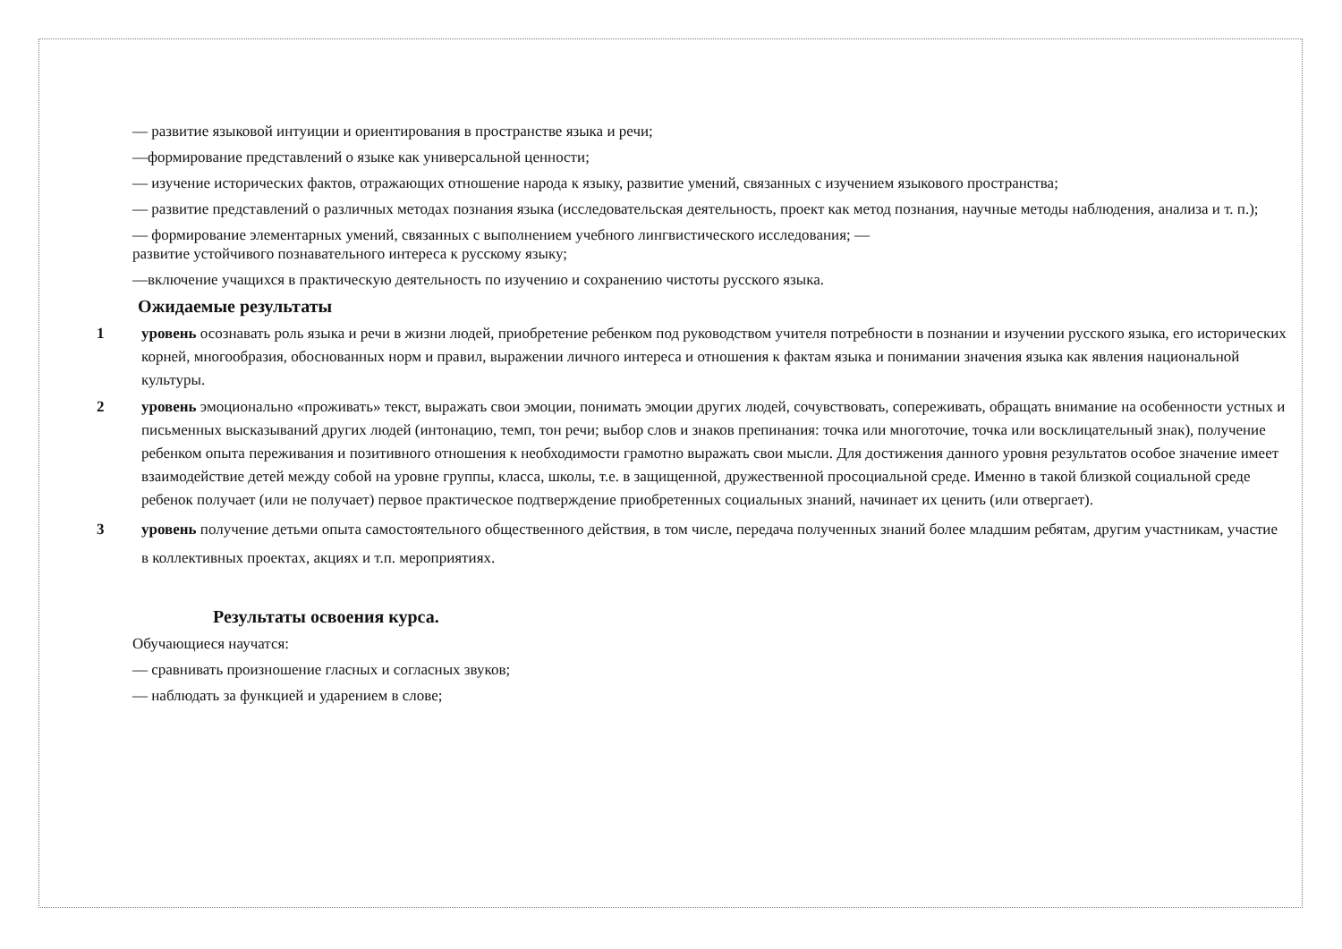— развитие языковой интуиции и ориентирования в пространстве языка и речи;
—формирование представлений о языке как универсальной ценности;
— изучение исторических фактов, отражающих отношение народа к языку, развитие умений, связанных с изучением языкового пространства;
— развитие представлений о различных методах познания языка (исследовательская деятельность, проект как метод познания, научные методы наблюдения, анализа и т. п.);
— формирование элементарных умений, связанных с выполнением учебного лингвистического исследования; —
развитие устойчивого познавательного интереса к русскому языку;
—включение учащихся в практическую деятельность по изучению и сохранению чистоты русского языка.
Ожидаемые результаты
1 уровень осознавать роль языка и речи в жизни людей, приобретение ребенком под руководством учителя потребности в познании и изучении русского языка, его исторических корней, многообразия, обоснованных норм и правил, выражении личного интереса и отношения к фактам языка и понимании значения языка как явления национальной культуры.
2 уровень эмоционально «проживать» текст, выражать свои эмоции, понимать эмоции других людей, сочувствовать, сопереживать, обращать внимание на особенности устных и письменных высказываний других людей (интонацию, темп, тон речи; выбор слов и знаков препинания: точка или многоточие, точка или восклицательный знак), получение ребенком опыта переживания и позитивного отношения к необходимости грамотно выражать свои мысли. Для достижения данного уровня результатов особое значение имеет взаимодействие детей между собой на уровне группы, класса, школы, т.е. в защищенной, дружественной просоциальной среде. Именно в такой близкой социальной среде ребенок получает (или не получает) первое практическое подтверждение приобретенных социальных знаний, начинает их ценить (или отвергает).
3 уровень получение детьми опыта самостоятельного общественного действия, в том числе, передача полученных знаний более младшим ребятам, другим участникам, участие в коллективных проектах, акциях и т.п. мероприятиях.
Результаты освоения курса.
Обучающиеся научатся:
— сравнивать произношение гласных и согласных звуков;
— наблюдать за функцией и ударением в слове;